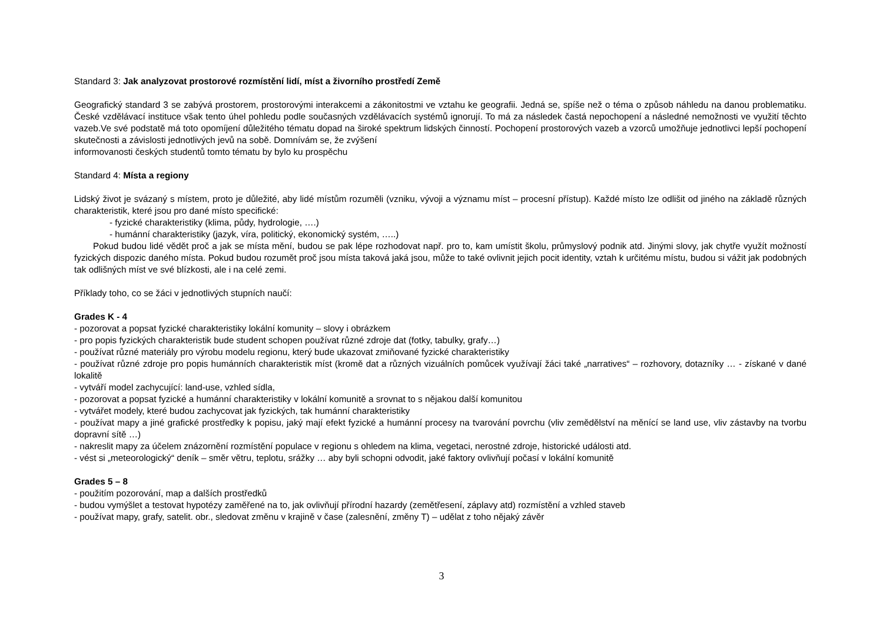Standard 3: Jak analyzovat prostorové rozmístění lidí, míst a živorního prostředí Země
Geografický standard 3 se zabývá prostorem, prostorovými interakcemi a zákonitostmi ve vztahu ke geografii. Jedná se, spíše než o téma o způsob náhledu na danou problematiku. České vzdělávací instituce však tento úhel pohledu podle současných vzdělávacích systémů ignorují. To má za následek častá nepochopení a následné nemožnosti ve využití těchto vazeb.Ve své podstatě má toto opomíjení důležitého tématu dopad na široké spektrum lidských činností. Pochopení prostorových vazeb a vzorců umožňuje jednotlivci lepší pochopení skutečnosti a závislosti jednotlivých jevů na sobě. Domnívám se, že zvýšení
informovanosti českých studentů tomto tématu by bylo ku prospěchu
Standard 4: Místa a regiony
Lidský život je svázaný s místem, proto je důležité, aby lidé místům rozuměli (vzniku, vývoji a významu míst – procesní přístup). Každé místo lze odlišit od jiného na základě různých charakteristik, které jsou pro dané místo specifické:
- fyzické charakteristiky (klima, půdy, hydrologie, ….)
- humánní charakteristiky (jazyk, víra, politický, ekonomický systém, …..)
Pokud budou lidé vědět proč a jak se místa mění, budou se pak lépe rozhodovat např. pro to, kam umístit školu, průmyslový podnik atd. Jinými slovy, jak chytře využít možností fyzických dispozic daného místa. Pokud budou rozumět proč jsou místa taková jaká jsou, může to také ovlivnit jejich pocit identity, vztah k určitému místu, budou si vážit jak podobných tak odlišných míst ve své blízkosti, ale i na celé zemi.
Příklady toho, co se žáci v jednotlivých stupních naučí:
Grades K - 4
- pozorovat a popsat fyzické charakteristiky lokální komunity – slovy i obrázkem
- pro popis fyzických charakteristik bude student schopen používat různé zdroje dat (fotky, tabulky, grafy…)
- používat různé materiály pro výrobu modelu regionu, který bude ukazovat zmiňované fyzické charakteristiky
- používat různé zdroje pro popis humánních charakteristik míst (kromě dat a různých vizuálních pomůcek využívají žáci také „narratives“ – rozhovory, dotazníky … - získané v dané lokalitě
- vytváří model zachycující: land-use, vzhled sídla,
- pozorovat a popsat fyzické a humánní charakteristiky v lokální komunitě a srovnat to s nějakou další komunitou
- vytvářet modely, které budou zachycovat jak fyzických, tak humánní charakteristiky
- používat mapy a jiné grafické prostředky k popisu, jaký mají efekt fyzické a humánní procesy na tvarování povrchu (vliv zemědělství na měnící se land use, vliv zástavby na tvorbu dopravní sítě …)
- nakreslit mapy za účelem znázornění rozmístění populace v regionu s ohledem na klima, vegetaci, nerostné zdroje, historické události atd.
- vést si „meteorologický“ deník – směr větru, teplotu, srážky … aby byli schopni odvodit, jaké faktory ovlivňují počasí v lokální komunitě
Grades 5 – 8
- použitím pozorování, map a dalších prostředků
- budou vymýšlet a testovat hypotézy zaměřené na to, jak ovlivňují přírodní hazardy (zemětřesení, záplavy atd) rozmístění a vzhled staveb
- používat mapy, grafy, satelit. obr., sledovat změnu v krajině v čase (zalesnění, změny T) – udělat z toho nějaký závěr
3